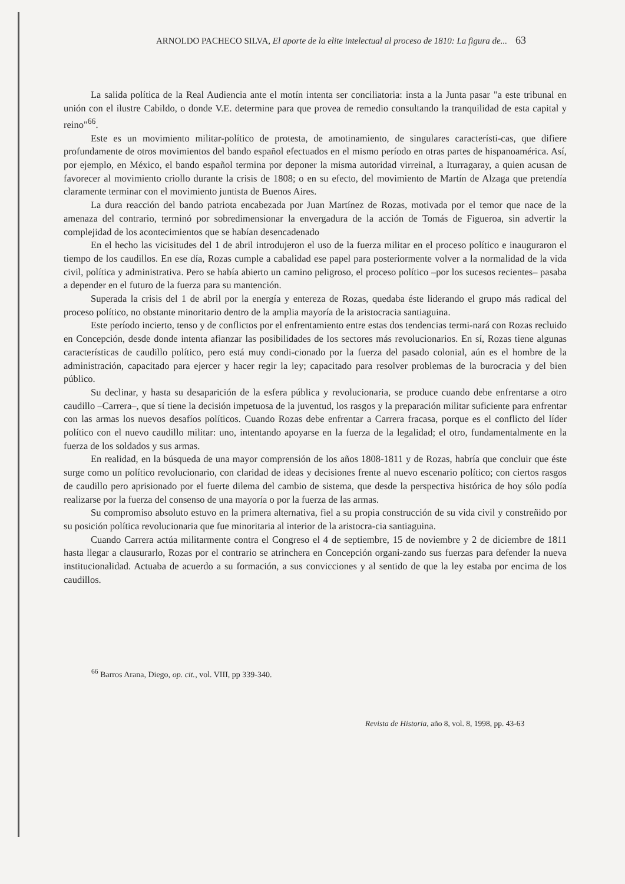ARNOLDO PACHECO SILVA, El aporte de la elite intelectual al proceso de 1810: La figura de... 63
La salida política de la Real Audiencia ante el motín intenta ser conciliatoria: insta a la Junta pasar "a este tribunal en unión con el ilustre Cabildo, o donde V.E. determine para que provea de remedio consultando la tranquilidad de esta capital y reino"<sup>66</sup>.
Este es un movimiento militar-político de protesta, de amotinamiento, de singulares característi-cas, que difiere profundamente de otros movimientos del bando español efectuados en el mismo período en otras partes de hispanoamérica. Así, por ejemplo, en México, el bando español termina por deponer la misma autoridad virreinal, a Iturragaray, a quien acusan de favorecer al movimiento criollo durante la crisis de 1808; o en su efecto, del movimiento de Martín de Alzaga que pretendía claramente terminar con el movimiento juntista de Buenos Aires.
La dura reacción del bando patriota encabezada por Juan Martínez de Rozas, motivada por el temor que nace de la amenaza del contrario, terminó por sobredimensionar la envergadura de la acción de Tomás de Figueroa, sin advertir la complejidad de los acontecimientos que se habían desencadenado
En el hecho las vicisitudes del 1 de abril introdujeron el uso de la fuerza militar en el proceso político e inauguraron el tiempo de los caudillos. En ese día, Rozas cumple a cabalidad ese papel para posteriormente volver a la normalidad de la vida civil, política y administrativa. Pero se había abierto un camino peligroso, el proceso político –por los sucesos recientes– pasaba a depender en el futuro de la fuerza para su mantención.
Superada la crisis del 1 de abril por la energía y entereza de Rozas, quedaba éste liderando el grupo más radical del proceso político, no obstante minoritario dentro de la amplia mayoría de la aristocracia santiaguina.
Este período incierto, tenso y de conflictos por el enfrentamiento entre estas dos tendencias termi-nará con Rozas recluido en Concepción, desde donde intenta afianzar las posibilidades de los sectores más revolucionarios. En sí, Rozas tiene algunas características de caudillo político, pero está muy condi-cionado por la fuerza del pasado colonial, aún es el hombre de la administración, capacitado para ejercer y hacer regir la ley; capacitado para resolver problemas de la burocracia y del bien público.
Su declinar, y hasta su desaparición de la esfera pública y revolucionaria, se produce cuando debe enfrentarse a otro caudillo –Carrera–, que sí tiene la decisión impetuosa de la juventud, los rasgos y la preparación militar suficiente para enfrentar con las armas los nuevos desafíos políticos. Cuando Rozas debe enfrentar a Carrera fracasa, porque es el conflicto del líder político con el nuevo caudillo militar: uno, intentando apoyarse en la fuerza de la legalidad; el otro, fundamentalmente en la fuerza de los soldados y sus armas.
En realidad, en la búsqueda de una mayor comprensión de los años 1808-1811 y de Rozas, habría que concluir que éste surge como un político revolucionario, con claridad de ideas y decisiones frente al nuevo escenario político; con ciertos rasgos de caudillo pero aprisionado por el fuerte dilema del cambio de sistema, que desde la perspectiva histórica de hoy sólo podía realizarse por la fuerza del consenso de una mayoría o por la fuerza de las armas.
Su compromiso absoluto estuvo en la primera alternativa, fiel a su propia construcción de su vida civil y constreñido por su posición política revolucionaria que fue minoritaria al interior de la aristocra-cia santiaguina.
Cuando Carrera actúa militarmente contra el Congreso el 4 de septiembre, 15 de noviembre y 2 de diciembre de 1811 hasta llegar a clausurarlo, Rozas por el contrario se atrinchera en Concepción organi-zando sus fuerzas para defender la nueva institucionalidad. Actuaba de acuerdo a su formación, a sus convicciones y al sentido de que la ley estaba por encima de los caudillos.
<sup>66</sup> Barros Arana, Diego, op. cit., vol. VIII, pp 339-340.
Revista de Historia, año 8, vol. 8, 1998, pp. 43-63